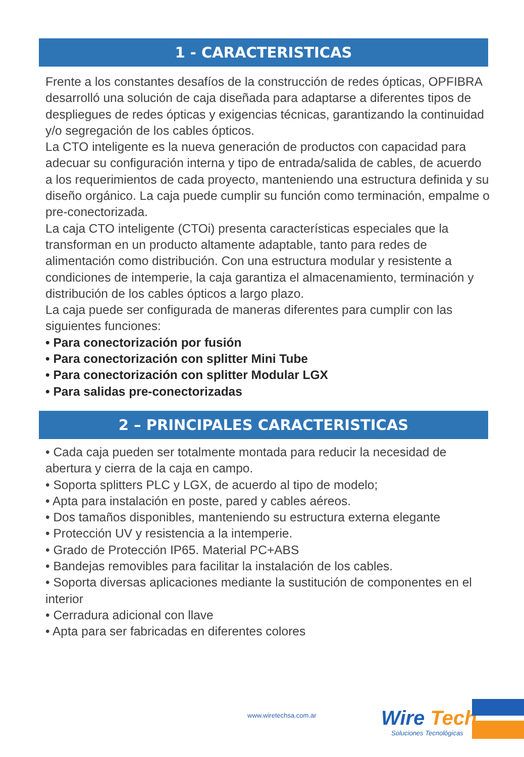1 - CARACTERISTICAS
Frente a los constantes desafíos de la construcción de redes ópticas, OPFIBRA desarrolló una solución de caja diseñada para adaptarse a diferentes tipos de despliegues de redes ópticas y exigencias técnicas, garantizando la continuidad y/o segregación de los cables ópticos.
La CTO inteligente es la nueva generación de productos con capacidad para adecuar su configuración interna y tipo de entrada/salida de cables, de acuerdo a los requerimientos de cada proyecto, manteniendo una estructura definida y su diseño orgánico. La caja puede cumplir su función como terminación, empalme o pre-conectorizada.
La caja CTO inteligente (CTOi) presenta características especiales que la transforman en un producto altamente adaptable, tanto para redes de alimentación como distribución. Con una estructura modular y resistente a condiciones de intemperie, la caja garantiza el almacenamiento, terminación y distribución de los cables ópticos a largo plazo.
La caja puede ser configurada de maneras diferentes para cumplir con las siguientes funciones:
• Para conectorización por fusión
• Para conectorización con splitter Mini Tube
• Para conectorización con splitter Modular LGX
• Para salidas pre-conectorizadas
2 – PRINCIPALES CARACTERISTICAS
• Cada caja pueden ser totalmente montada para reducir la necesidad de abertura y cierra de la caja en campo.
• Soporta splitters PLC y LGX, de acuerdo al tipo de modelo;
• Apta para instalación en poste, pared y cables aéreos.
• Dos tamaños disponibles, manteniendo su estructura externa elegante
• Protección UV y resistencia a la intemperie.
• Grado de Protección IP65. Material PC+ABS
• Bandejas removibles para facilitar la instalación de los cables.
• Soporta diversas aplicaciones mediante la sustitución de componentes en el interior
• Cerradura adicional con llave
• Apta para ser fabricadas en diferentes colores
www.wiretechsa.com.ar
Wire Tech
Soluciones Tecnológicas